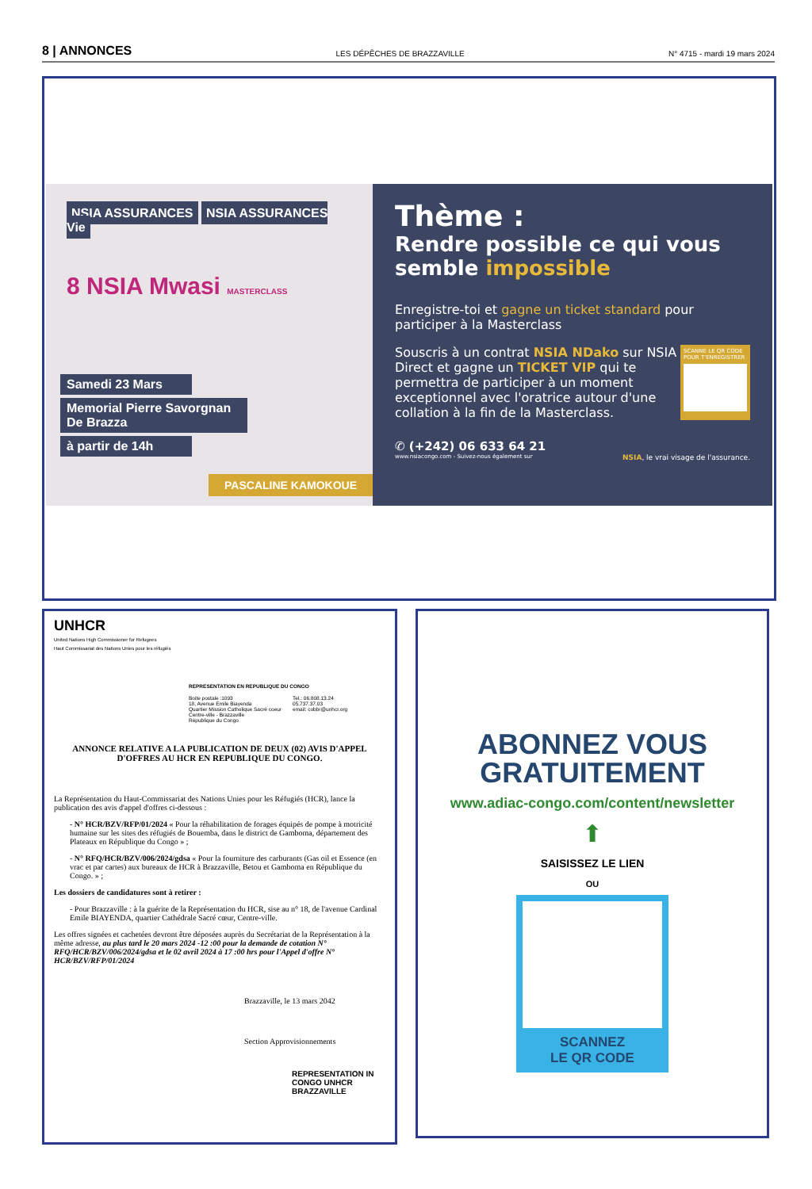8 | ANNONCES LES DÉPÊCHES DE BRAZZAVILLE N° 4715 - mardi 19 mars 2024
NSIA ASSURANCES NSIA ASSURANCES Vie
8 NSIA Mwasi MASTERCLASS
Samedi 23 Mars
Memorial Pierre Savorgnan De Brazza
à partir de 14h
PASCALINE KAMOKOUE
Thème :
Rendre possible ce qui vous semble impossible
Enregistre-toi et gagne un ticket standard pour participer à la Masterclass
Souscris à un contrat NSIA NDako sur NSIA Direct et gagne un TICKET VIP qui te permettra de participer à un moment exceptionnel avec l'oratrice autour d'une collation à la fin de la Masterclass.
SCANNE LE QR CODE POUR T'ENREGISTRER
✆ (+242) 06 633 64 21
www.nsiacongo.com - Suivez-nous également sur NSIA, le vrai visage de l'assurance.
UNHCR
United Nations High Commissioner for Refugees
Haut Commissariat des Nations Unies pour les réfugiés
REPRESENTATION EN REPUBLIQUE DU CONGO
Boite postale :1093
18, Avenue Emile Biayenda
Quartier Mission Catholique Sacré coeur
Centre-ville - Brazzaville
République du Congo
Tel.: 06.808.13.24
05.737.37.03
email: cobbr@unhcr.org
ANNONCE RELATIVE A LA PUBLICATION DE DEUX (02) AVIS D'APPEL D'OFFRES AU HCR EN REPUBLIQUE DU CONGO.
La Représentation du Haut-Commissariat des Nations Unies pour les Réfugiés (HCR), lance la publication des avis d'appel d'offres ci-dessous :
- N° HCR/BZV/RFP/01/2024 « Pour la réhabilitation de forages équipés de pompe à motricité humaine sur les sites des réfugiés de Bouemba, dans le district de Gamboma, département des Plateaux en République du Congo » ;
- N° RFQ/HCR/BZV/006/2024/gdsa « Pour la fourniture des carburants (Gas oil et Essence (en vrac et par cartes) aux bureaux de HCR à Brazzaville, Betou et Gamboma en République du Congo. » ;
Les dossiers de candidatures sont à retirer :
- Pour Brazzaville : à la guérite de la Représentation du HCR, sise au n° 18, de l'avenue Cardinal Emile BIAYENDA, quartier Cathédrale Sacré cœur, Centre-ville.
Les offres signées et cachetées devront être déposées auprès du Secrétariat de la Représentation à la même adresse, au plus tard le 20 mars 2024 -12 :00 pour la demande de cotation N° RFQ/HCR/BZV/006/2024/gdsa et le 02 avril 2024 à 17 :00 hrs pour l'Appel d'offre N° HCR/BZV/RFP/01/2024
Brazzaville, le 13 mars 2042
Section Approvisionnements
REPRESENTATION IN CONGO UNHCR BRAZZAVILLE
ABONNEZ VOUS
GRATUITEMENT
www.adiac-congo.com/content/newsletter
⬆
SAISISSEZ LE LIEN
OU
SCANNEZ
LE QR CODE